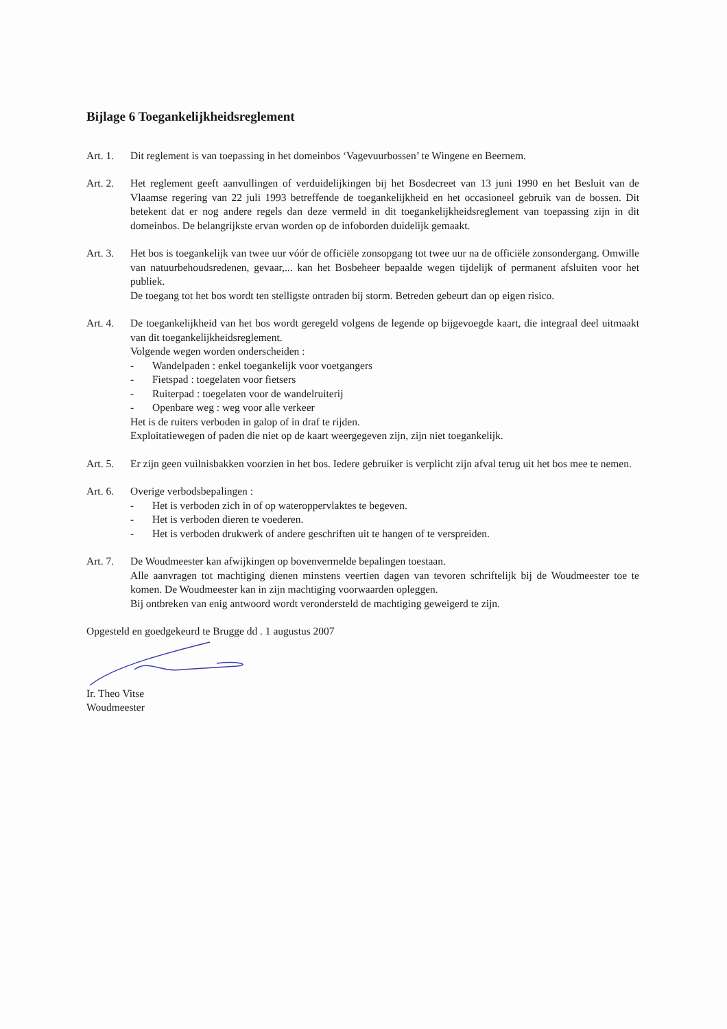Bijlage 6 Toegankelijkheidsreglement
Art. 1.
Dit reglement is van toepassing in het domeinbos ‘Vagevuurbossen’ te Wingene en Beernem.
Art. 2.
Het reglement geeft aanvullingen of verduidelijkingen bij het Bosdecreet van 13 juni 1990 en het Besluit van de Vlaamse regering van 22 juli 1993 betreffende de toegankelijkheid en het occasioneel gebruik van de bossen. Dit betekent dat er nog andere regels dan deze vermeld in dit toegankelijkheidsreglement van toepassing zijn in dit domeinbos. De belangrijkste ervan worden op de infoborden duidelijk gemaakt.
Art. 3.
Het bos is toegankelijk van twee uur vóór de officiële zonsopgang tot twee uur na de officiële zonsondergang. Omwille van natuurbehoudsredenen, gevaar,... kan het Bosbeheer bepaalde wegen tijdelijk of permanent afsluiten voor het publiek.
De toegang tot het bos wordt ten stelligste ontraden bij storm. Betreden gebeurt dan op eigen risico.
Art. 4.
De toegankelijkheid van het bos wordt geregeld volgens de legende op bijgevoegde kaart, die integraal deel uitmaakt van dit toegankelijkheidsreglement.
Volgende wegen worden onderscheiden :
- Wandelpaden : enkel toegankelijk voor voetgangers
- Fietspad : toegelaten voor fietsers
- Ruiterpad : toegelaten voor de wandelruiterij
- Openbare weg : weg voor alle verkeer
Het is de ruiters verboden in galop of in draf te rijden.
Exploitatiewegen of paden die niet op de kaart weergegeven zijn, zijn niet toegankelijk.
Art. 5.
Er zijn geen vuilnisbakken voorzien in het bos. Iedere gebruiker is verplicht zijn afval terug uit het bos mee te nemen.
Art. 6.
Overige verbodsbepalingen :
- Het is verboden zich in of op wateroppervlaktes te begeven.
- Het is verboden dieren te voederen.
- Het is verboden drukwerk of andere geschriften uit te hangen of te verspreiden.
Art. 7.
De Woudmeester kan afwijkingen op bovenvermelde bepalingen toestaan.
Alle aanvragen tot machtiging dienen minstens veertien dagen van tevoren schriftelijk bij de Woudmeester toe te komen. De Woudmeester kan in zijn machtiging voorwaarden opleggen.
Bij ontbreken van enig antwoord wordt verondersteld de machtiging geweigerd te zijn.
Opgesteld en goedgekeurd te Brugge dd . 1 augustus 2007
Ir. Theo Vitse
Woudmeester